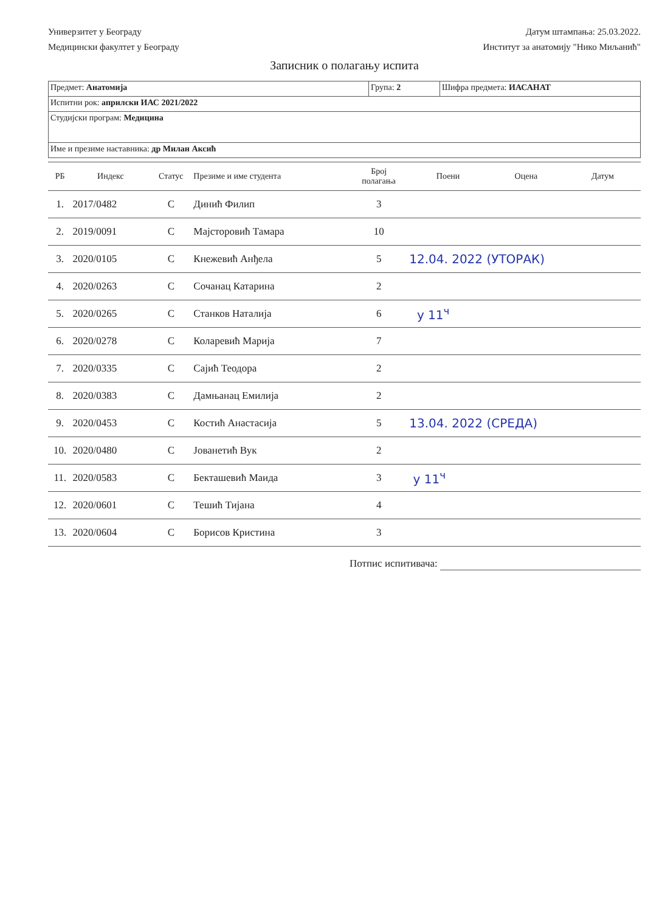Универзитет у Београду
Медицински факултет у Београду
Датум штампања: 25.03.2022.
Институт за анатомију "Нико Миљанић"
Записник о полагању испита
| Предмет: Анатомија | Група: 2 | Шифра предмета: ИАСАНАТ |
| Испитни рок: априлски ИАС 2021/2022 | | |
| Студијски програм: Медицина | | |
| Име и презиме наставника: др Милан Аксић | | |
| РБ | Индекс | Статус | Презиме и име студента | Број полагања | Поени | Оцена | Датум |
| --- | --- | --- | --- | --- | --- | --- | --- |
| 1. | 2017/0482 | С | Динић Филип | 3 | | | |
| 2. | 2019/0091 | С | Мајсторовић Тамара | 10 | | | |
| 3. | 2020/0105 | С | Кнежевић Анђела | 5 | 12.04. 2022 (УТОРАК) | | |
| 4. | 2020/0263 | С | Сочанац Катарина | 2 | | | |
| 5. | 2020/0265 | С | Станков Наталија | 6 | у 11<sup>ч</sup> | | |
| 6. | 2020/0278 | С | Коларевић Марија | 7 | | | |
| 7. | 2020/0335 | С | Сајић Теодора | 2 | | | |
| 8. | 2020/0383 | С | Дамњанац Емилија | 2 | | | |
| 9. | 2020/0453 | С | Костић Анастасија | 5 | 13.04. 2022 (СРЕДА) | | |
| 10. | 2020/0480 | С | Јованетић Вук | 2 | | | |
| 11. | 2020/0583 | С | Бекташевић Маида | 3 | у 11<sup>ч</sup> | | |
| 12. | 2020/0601 | С | Тешић Тијана | 4 | | | |
| 13. | 2020/0604 | С | Борисов Кристина | 3 | | | |
Потпис испитивача: